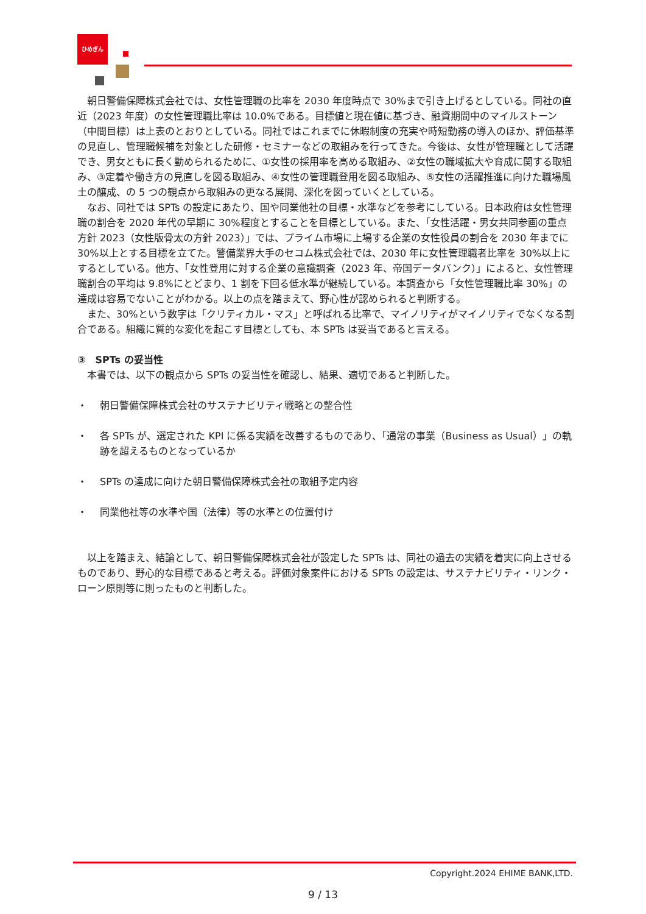ひめぎん
朝日警備保障株式会社では、女性管理職の比率を 2030 年度時点で 30%まで引き上げるとしている。同社の直近（2023 年度）の女性管理職比率は 10.0%である。目標値と現在値に基づき、融資期間中のマイルストーン（中間目標）は上表のとおりとしている。同社ではこれまでに休暇制度の充実や時短勤務の導入のほか、評価基準の見直し、管理職候補を対象とした研修・セミナーなどの取組みを行ってきた。今後は、女性が管理職として活躍でき、男女ともに長く勤められるために、①女性の採用率を高める取組み、②女性の職域拡大や育成に関する取組み、③定着や働き方の見直しを図る取組み、④女性の管理職登用を図る取組み、⑤女性の活躍推進に向けた職場風土の醸成、の 5 つの観点から取組みの更なる展開、深化を図っていくとしている。
なお、同社では SPTs の設定にあたり、国や同業他社の目標・水準などを参考にしている。日本政府は女性管理職の割合を 2020 年代の早期に 30%程度とすることを目標としている。また、「女性活躍・男女共同参画の重点方針 2023（女性版骨太の方針 2023）」では、プライム市場に上場する企業の女性役員の割合を 2030 年までに 30%以上とする目標を立てた。警備業界大手のセコム株式会社では、2030 年に女性管理職者比率を 30%以上にするとしている。他方、「女性登用に対する企業の意識調査（2023 年、帝国データバンク）」によると、女性管理職割合の平均は 9.8%にとどまり、1 割を下回る低水準が継続している。本調査から「女性管理職比率 30%」の達成は容易でないことがわかる。以上の点を踏まえて、野心性が認められると判断する。
また、30%という数字は「クリティカル・マス」と呼ばれる比率で、マイノリティがマイノリティでなくなる割合である。組織に質的な変化を起こす目標としても、本 SPTs は妥当であると言える。
③　SPTs の妥当性
本書では、以下の観点から SPTs の妥当性を確認し、結果、適切であると判断した。
・ 朝日警備保障株式会社のサステナビリティ戦略との整合性
・ 各 SPTs が、選定された KPI に係る実績を改善するものであり、「通常の事業（Business as Usual）」の軌跡を超えるものとなっているか
・ SPTs の達成に向けた朝日警備保障株式会社の取組予定内容
・ 同業他社等の水準や国（法律）等の水準との位置付け
以上を踏まえ、結論として、朝日警備保障株式会社が設定した SPTs は、同社の過去の実績を着実に向上させるものであり、野心的な目標であると考える。評価対象案件における SPTs の設定は、サステナビリティ・リンク・ローン原則等に則ったものと判断した。
Copyright.2024 EHIME BANK,LTD.
9 / 13